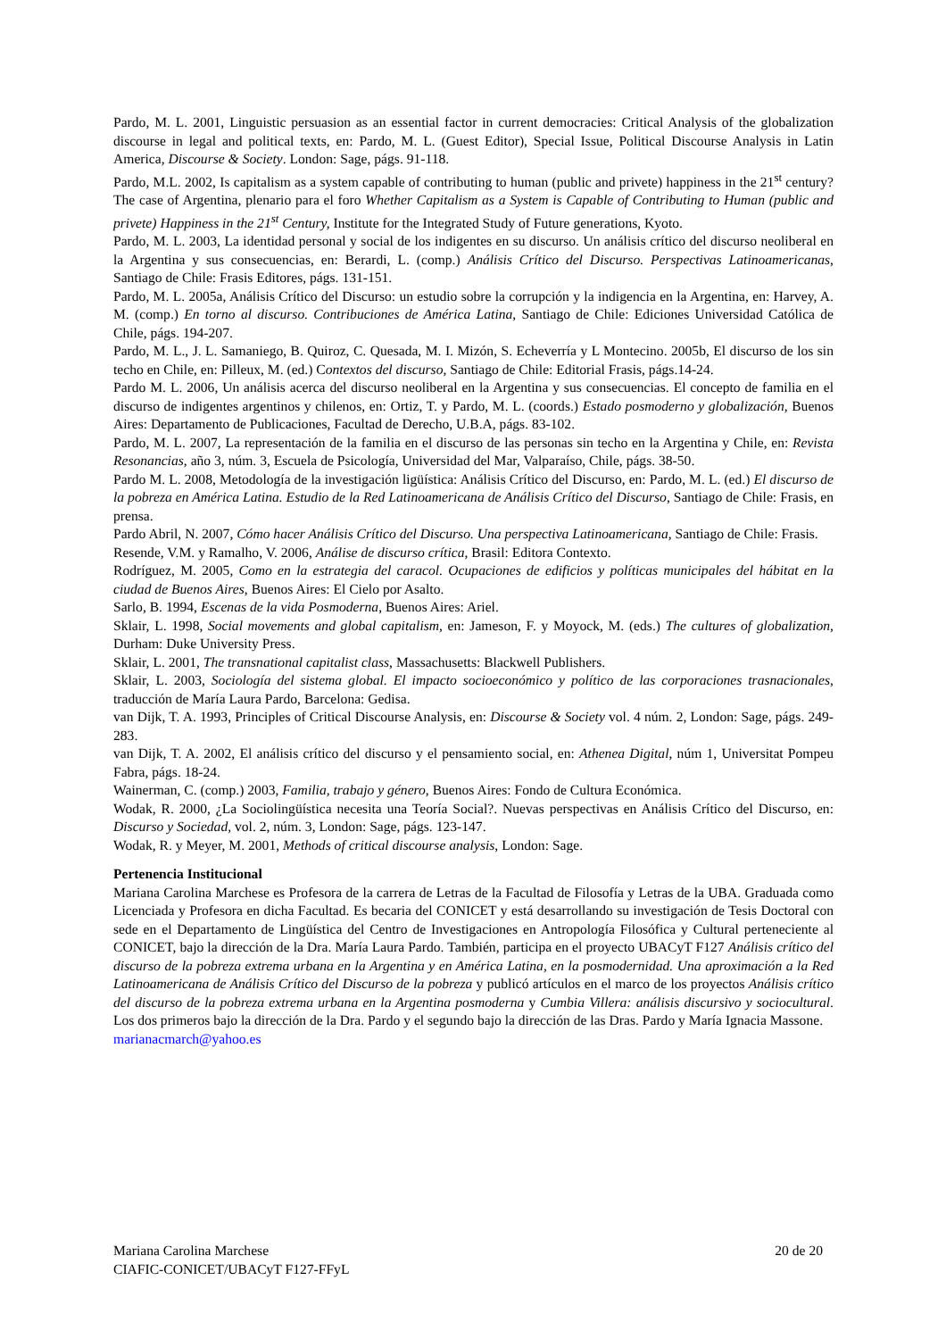Pardo, M. L. 2001, Linguistic persuasion as an essential factor in current democracies: Critical Analysis of the globalization discourse in legal and political texts, en: Pardo, M. L. (Guest Editor), Special Issue, Political Discourse Analysis in Latin America, Discourse & Society. London: Sage, págs. 91-118.
Pardo, M.L. 2002, Is capitalism as a system capable of contributing to human (public and privete) happiness in the 21<sup>st</sup> century? The case of Argentina, plenario para el foro Whether Capitalism as a System is Capable of Contributing to Human (public and privete) Happiness in the 21<sup>st</sup> Century, Institute for the Integrated Study of Future generations, Kyoto.
Pardo, M. L. 2003, La identidad personal y social de los indigentes en su discurso. Un análisis crítico del discurso neoliberal en la Argentina y sus consecuencias, en: Berardi, L. (comp.) Análisis Crítico del Discurso. Perspectivas Latinoamericanas, Santiago de Chile: Frasis Editores, págs. 131-151.
Pardo, M. L. 2005a, Análisis Crítico del Discurso: un estudio sobre la corrupción y la indigencia en la Argentina, en: Harvey, A. M. (comp.) En torno al discurso. Contribuciones de América Latina, Santiago de Chile: Ediciones Universidad Católica de Chile, págs. 194-207.
Pardo, M. L., J. L. Samaniego, B. Quiroz, C. Quesada, M. I. Mizón, S. Echeverría y L Montecino. 2005b, El discurso de los sin techo en Chile, en: Pilleux, M. (ed.) Contextos del discurso, Santiago de Chile: Editorial Frasis, págs.14-24.
Pardo M. L. 2006, Un análisis acerca del discurso neoliberal en la Argentina y sus consecuencias. El concepto de familia en el discurso de indigentes argentinos y chilenos, en: Ortiz, T. y Pardo, M. L. (coords.) Estado posmoderno y globalización, Buenos Aires: Departamento de Publicaciones, Facultad de Derecho, U.B.A, págs. 83-102.
Pardo, M. L. 2007, La representación de la familia en el discurso de las personas sin techo en la Argentina y Chile, en: Revista Resonancias, año 3, núm. 3, Escuela de Psicología, Universidad del Mar, Valparaíso, Chile, págs. 38-50.
Pardo M. L. 2008, Metodología de la investigación ligüística: Análisis Crítico del Discurso, en: Pardo, M. L. (ed.) El discurso de la pobreza en América Latina. Estudio de la Red Latinoamericana de Análisis Crítico del Discurso, Santiago de Chile: Frasis, en prensa.
Pardo Abril, N. 2007, Cómo hacer Análisis Crítico del Discurso. Una perspectiva Latinoamericana, Santiago de Chile: Frasis.
Resende, V.M. y Ramalho, V. 2006, Análise de discurso crítica, Brasil: Editora Contexto.
Rodríguez, M. 2005, Como en la estrategia del caracol. Ocupaciones de edificios y políticas municipales del hábitat en la ciudad de Buenos Aires, Buenos Aires: El Cielo por Asalto.
Sarlo, B. 1994, Escenas de la vida Posmoderna, Buenos Aires: Ariel.
Sklair, L. 1998, Social movements and global capitalism, en: Jameson, F. y Moyock, M. (eds.) The cultures of globalization, Durham: Duke University Press.
Sklair, L. 2001, The transnational capitalist class, Massachusetts: Blackwell Publishers.
Sklair, L. 2003, Sociología del sistema global. El impacto socioeconómico y político de las corporaciones trasnacionales, traducción de María Laura Pardo, Barcelona: Gedisa.
van Dijk, T. A. 1993, Principles of Critical Discourse Analysis, en: Discourse & Society vol. 4 núm. 2, London: Sage, págs. 249-283.
van Dijk, T. A. 2002, El análisis crítico del discurso y el pensamiento social, en: Athenea Digital, núm 1, Universitat Pompeu Fabra, págs. 18-24.
Wainerman, C. (comp.) 2003, Familia, trabajo y género, Buenos Aires: Fondo de Cultura Económica.
Wodak, R. 2000, ¿La Sociolingüística necesita una Teoría Social?. Nuevas perspectivas en Análisis Crítico del Discurso, en: Discurso y Sociedad, vol. 2, núm. 3, London: Sage, págs. 123-147.
Wodak, R. y Meyer, M. 2001, Methods of critical discourse analysis, London: Sage.
Pertenencia Institucional
Mariana Carolina Marchese es Profesora de la carrera de Letras de la Facultad de Filosofía y Letras de la UBA. Graduada como Licenciada y Profesora en dicha Facultad. Es becaria del CONICET y está desarrollando su investigación de Tesis Doctoral con sede en el Departamento de Lingüística del Centro de Investigaciones en Antropología Filosófica y Cultural perteneciente al CONICET, bajo la dirección de la Dra. María Laura Pardo. También, participa en el proyecto UBACyT F127 Análisis crítico del discurso de la pobreza extrema urbana en la Argentina y en América Latina, en la posmodernidad. Una aproximación a la Red Latinoamericana de Análisis Crítico del Discurso de la pobreza y publicó artículos en el marco de los proyectos Análisis crítico del discurso de la pobreza extrema urbana en la Argentina posmoderna y Cumbia Villera: análisis discursivo y sociocultural. Los dos primeros bajo la dirección de la Dra. Pardo y el segundo bajo la dirección de las Dras. Pardo y María Ignacia Massone.
marianacmarch@yahoo.es
Mariana Carolina Marchese 20 de 20
CIAFIC-CONICET/UBACyT F127-FFyL